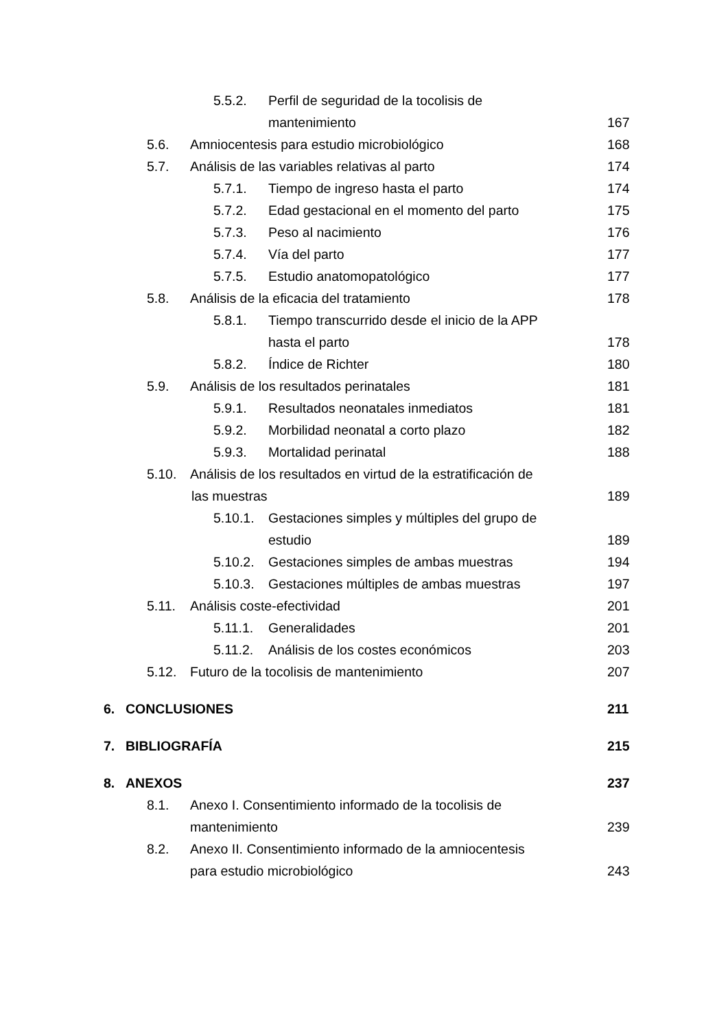5.5.2. Perfil de seguridad de la tocolisis de
mantenimiento 167
5.6. Amniocentesis para estudio microbiológico 168
5.7. Análisis de las variables relativas al parto 174
5.7.1. Tiempo de ingreso hasta el parto 174
5.7.2. Edad gestacional en el momento del parto 175
5.7.3. Peso al nacimiento 176
5.7.4. Vía del parto 177
5.7.5. Estudio anatomopatológico 177
5.8. Análisis de la eficacia del tratamiento 178
5.8.1. Tiempo transcurrido desde el inicio de la APP
hasta el parto 178
5.8.2. Índice de Richter 180
5.9. Análisis de los resultados perinatales 181
5.9.1. Resultados neonatales inmediatos 181
5.9.2. Morbilidad neonatal a corto plazo 182
5.9.3. Mortalidad perinatal 188
5.10. Análisis de los resultados en virtud de la estratificación de
las muestras 189
5.10.1. Gestaciones simples y múltiples del grupo de
estudio 189
5.10.2. Gestaciones simples de ambas muestras 194
5.10.3. Gestaciones múltiples de ambas muestras 197
5.11. Análisis coste-efectividad 201
5.11.1. Generalidades 201
5.11.2. Análisis de los costes económicos 203
5.12. Futuro de la tocolisis de mantenimiento 207
6. CONCLUSIONES 211
7. BIBLIOGRAFÍA 215
8. ANEXOS 237
8.1. Anexo I. Consentimiento informado de la tocolisis de
mantenimiento 239
8.2. Anexo II. Consentimiento informado de la amniocentesis
para estudio microbiológico 243